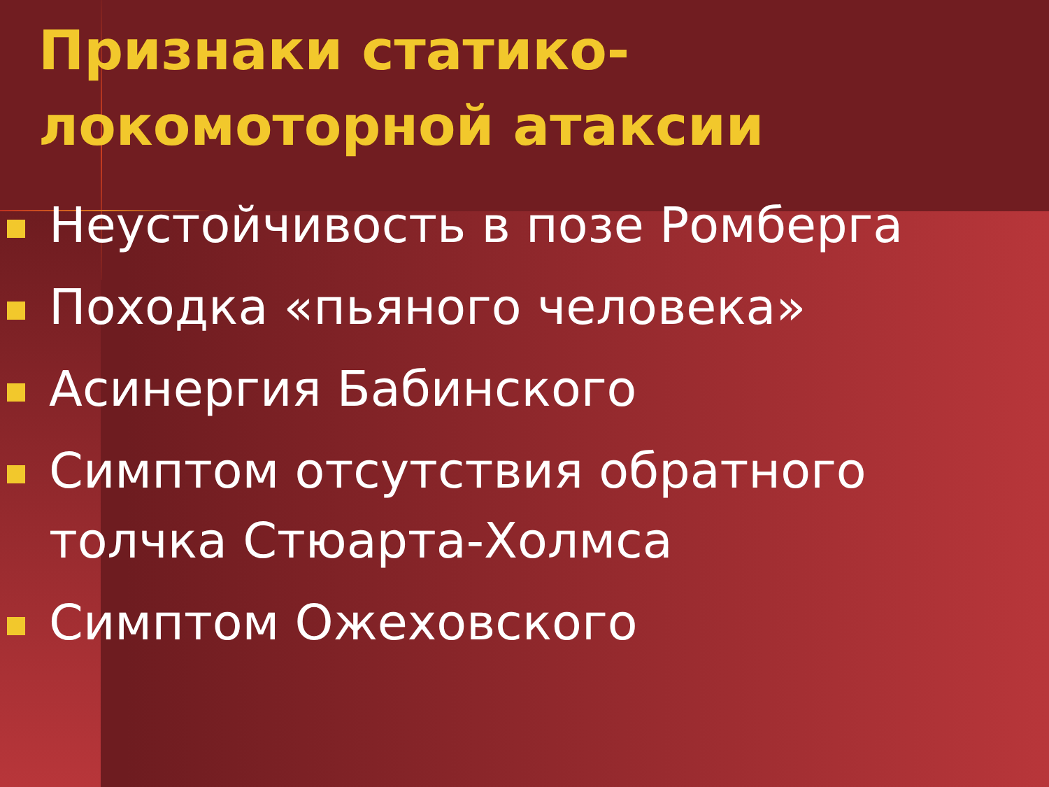Признаки статико-
локомоторной атаксии
Неустойчивость в позе Ромберга
Походка «пьяного человека»
Асинергия Бабинского
Симптом отсутствия обратного толчка Стюарта-Холмса
Симптом Ожеховского